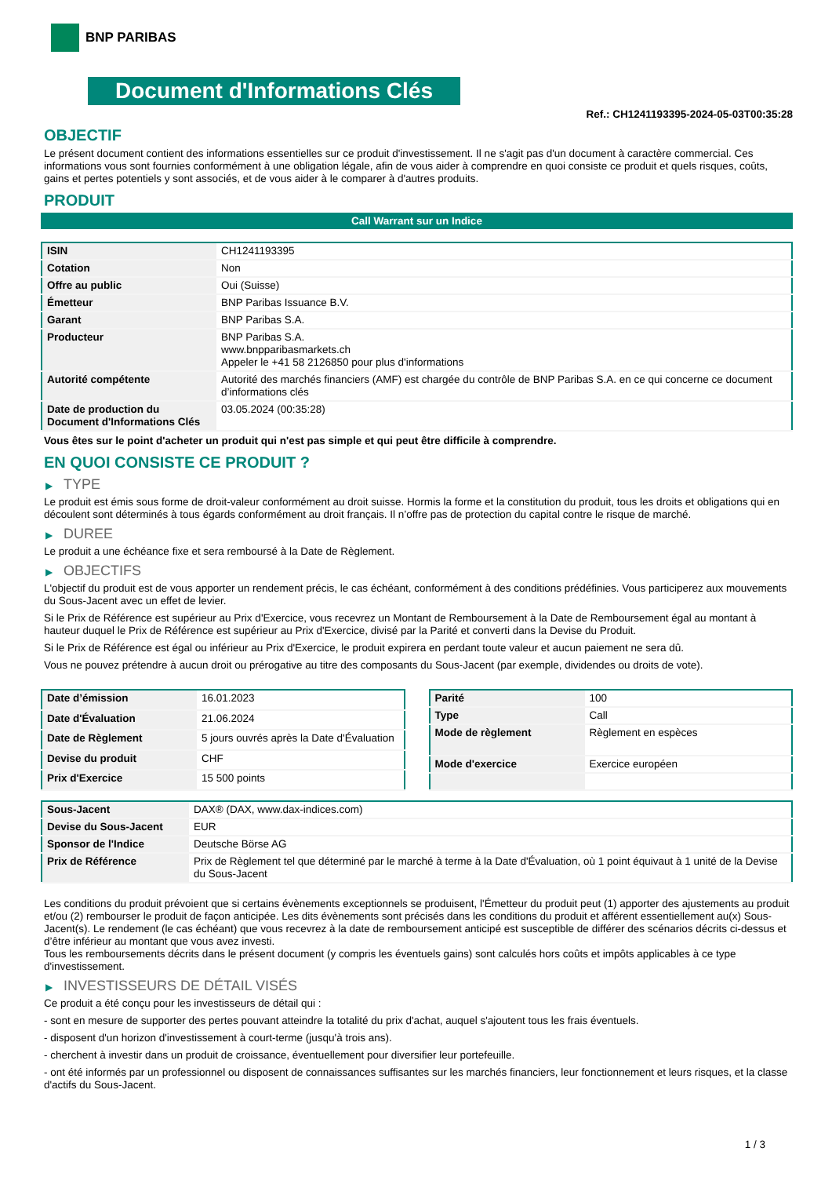BNP PARIBAS
Document d'Informations Clés
Ref.: CH1241193395-2024-05-03T00:35:28
OBJECTIF
Le présent document contient des informations essentielles sur ce produit d'investissement. Il ne s'agit pas d'un document à caractère commercial. Ces informations vous sont fournies conformément à une obligation légale, afin de vous aider à comprendre en quoi consiste ce produit et quels risques, coûts, gains et pertes potentiels y sont associés, et de vous aider à le comparer à d'autres produits.
PRODUIT
Call Warrant sur un Indice
| ISIN | CH1241193395 |
| Cotation | Non |
| Offre au public | Oui (Suisse) |
| Émetteur | BNP Paribas Issuance B.V. |
| Garant | BNP Paribas S.A. |
| Producteur | BNP Paribas S.A. www.bnpparibasmarkets.ch Appeler le +41 58 2126850 pour plus d'informations |
| Autorité compétente | Autorité des marchés financiers (AMF) est chargée du contrôle de BNP Paribas S.A. en ce qui concerne ce document d’informations clés |
| Date de production du Document d'Informations Clés | 03.05.2024 (00:35:28) |
Vous êtes sur le point d'acheter un produit qui n'est pas simple et qui peut être difficile à comprendre.
EN QUOI CONSISTE CE PRODUIT ?
▶ TYPE
Le produit est émis sous forme de droit-valeur conformément au droit suisse. Hormis la forme et la constitution du produit, tous les droits et obligations qui en découlent sont déterminés à tous égards conformément au droit français. Il n’offre pas de protection du capital contre le risque de marché.
▶ DUREE
Le produit a une échéance fixe et sera remboursé à la Date de Règlement.
▶ OBJECTIFS
L'objectif du produit est de vous apporter un rendement précis, le cas échéant, conformément à des conditions prédéfinies. Vous participerez aux mouvements du Sous-Jacent avec un effet de levier.
Si le Prix de Référence est supérieur au Prix d'Exercice, vous recevrez un Montant de Remboursement à la Date de Remboursement égal au montant à hauteur duquel le Prix de Référence est supérieur au Prix d'Exercice, divisé par la Parité et converti dans la Devise du Produit.
Si le Prix de Référence est égal ou inférieur au Prix d'Exercice, le produit expirera en perdant toute valeur et aucun paiement ne sera dû.
Vous ne pouvez prétendre à aucun droit ou prérogative au titre des composants du Sous-Jacent (par exemple, dividendes ou droits de vote).
| Date d’émission | 16.01.2023 |
| Date d'Évaluation | 21.06.2024 |
| Date de Règlement | 5 jours ouvrés après la Date d'Évaluation |
| Devise du produit | CHF |
| Prix d'Exercice | 15 500 points |
| Parité | 100 |
| Type | Call |
| Mode de règlement | Règlement en espèces |
| Mode d'exercice | Exercice européen |
| Sous-Jacent | DAX® (DAX, www.dax-indices.com) |
| Devise du Sous-Jacent | EUR |
| Sponsor de l'Indice | Deutsche Börse AG |
| Prix de Référence | Prix de Règlement tel que déterminé par le marché à terme à la Date d'Évaluation, où 1 point équivaut à 1 unité de la Devise du Sous-Jacent |
Les conditions du produit prévoient que si certains évènements exceptionnels se produisent, l'Émetteur du produit peut (1) apporter des ajustements au produit et/ou (2) rembourser le produit de façon anticipée. Les dits évènements sont précisés dans les conditions du produit et afférent essentiellement au(x) Sous-Jacent(s). Le rendement (le cas échéant) que vous recevrez à la date de remboursement anticipé est susceptible de différer des scénarios décrits ci-dessus et d’être inférieur au montant que vous avez investi.
Tous les remboursements décrits dans le présent document (y compris les éventuels gains) sont calculés hors coûts et impôts applicables à ce type d'investissement.
▶ INVESTISSEURS DE DÉTAIL VISÉS
Ce produit a été conçu pour les investisseurs de détail qui :
- sont en mesure de supporter des pertes pouvant atteindre la totalité du prix d'achat, auquel s'ajoutent tous les frais éventuels.
- disposent d'un horizon d'investissement à court-terme (jusqu'à trois ans).
- cherchent à investir dans un produit de croissance, éventuellement pour diversifier leur portefeuille.
- ont été informés par un professionnel ou disposent de connaissances suffisantes sur les marchés financiers, leur fonctionnement et leurs risques, et la classe d'actifs du Sous-Jacent.
1 / 3